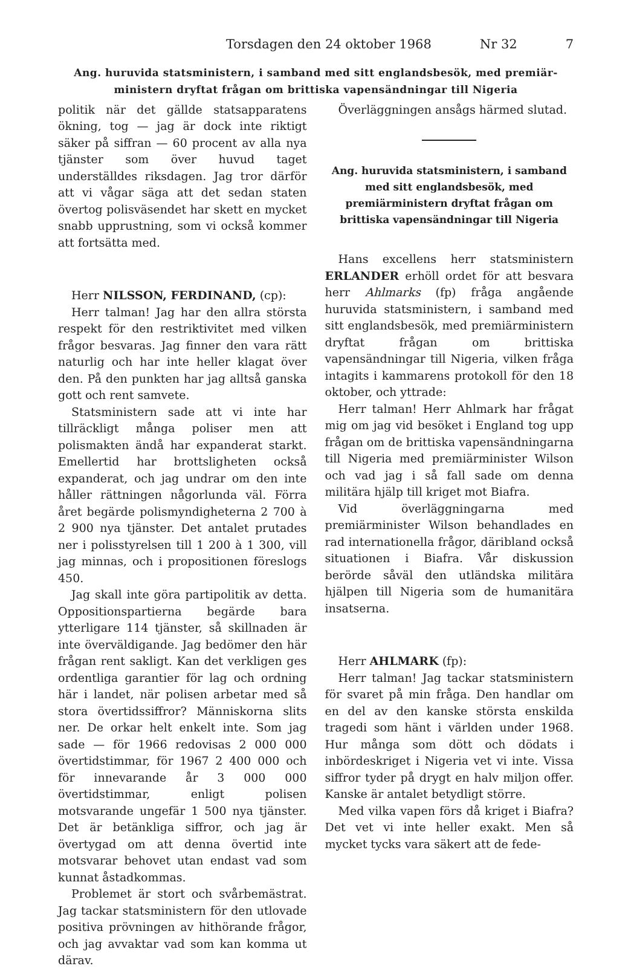Torsdagen den 24 oktober 1968 Nr 32 7
Ang. huruvida statsministern, i samband med sitt englandsbesök, med premiär-
ministern dryftat frågan om brittiska vapensändningar till Nigeria
politik när det gällde statsapparatens ökning, tog — jag är dock inte riktigt säker på siffran — 60 procent av alla nya tjänster som över huvud taget underställdes riksdagen. Jag tror därför att vi vågar säga att det sedan staten övertog polisväsendet har skett en mycket snabb upprustning, som vi också kommer att fortsätta med.
Herr NILSSON, FERDINAND, (cp):
Herr talman! Jag har den allra största respekt för den restriktivitet med vilken frågor besvaras. Jag finner den vara rätt naturlig och har inte heller klagat över den. På den punkten har jag alltså ganska gott och rent samvete.
Statsministern sade att vi inte har tillräckligt många poliser men att polismakten ändå har expanderat starkt. Emellertid har brottsligheten också expanderat, och jag undrar om den inte håller rättningen någorlunda väl. Förra året begärde polismyndigheterna 2 700 à 2 900 nya tjänster. Det antalet prutades ner i polisstyrelsen till 1 200 à 1 300, vill jag minnas, och i propositionen föreslogs 450.
Jag skall inte göra partipolitik av detta. Oppositionspartierna begärde bara ytterligare 114 tjänster, så skillnaden är inte överväldigande. Jag bedömer den här frågan rent sakligt. Kan det verkligen ges ordentliga garantier för lag och ordning här i landet, när polisen arbetar med så stora övertidssiffror? Människorna slits ner. De orkar helt enkelt inte. Som jag sade — för 1966 redovisas 2 000 000 övertidstimmar, för 1967 2 400 000 och för innevarande år 3 000 000 övertidstimmar, enligt polisen motsvarande ungefär 1 500 nya tjänster. Det är betänkliga siffror, och jag är övertygad om att denna övertid inte motsvarar behovet utan endast vad som kunnat åstadkommas.
Problemet är stort och svårbemästrat. Jag tackar statsministern för den utlovade positiva prövningen av hithörande frågor, och jag avvaktar vad som kan komma ut därav.
Överläggningen ansågs härmed slutad.
Ang. huruvida statsministern, i samband med sitt englandsbesök, med premiärministern dryftat frågan om brittiska vapensändningar till Nigeria
Hans excellens herr statsministern ERLANDER erhöll ordet för att besvara herr Ahlmarks (fp) fråga angående huruvida statsministern, i samband med sitt englandsbesök, med premiärministern dryftat frågan om brittiska vapensändningar till Nigeria, vilken fråga intagits i kammarens protokoll för den 18 oktober, och yttrade:
Herr talman! Herr Ahlmark har frågat mig om jag vid besöket i England tog upp frågan om de brittiska vapensändningarna till Nigeria med premiärminister Wilson och vad jag i så fall sade om denna militära hjälp till kriget mot Biafra.
Vid överläggningarna med premiärminister Wilson behandlades en rad internationella frågor, däribland också situationen i Biafra. Vår diskussion berörde såväl den utländska militära hjälpen till Nigeria som de humanitära insatserna.
Herr AHLMARK (fp):
Herr talman! Jag tackar statsministern för svaret på min fråga. Den handlar om en del av den kanske största enskilda tragedi som hänt i världen under 1968. Hur många som dött och dödats i inbördeskriget i Nigeria vet vi inte. Vissa siffror tyder på drygt en halv miljon offer. Kanske är antalet betydligt större.
Med vilka vapen förs då kriget i Biafra? Det vet vi inte heller exakt. Men så mycket tycks vara säkert att de fede-